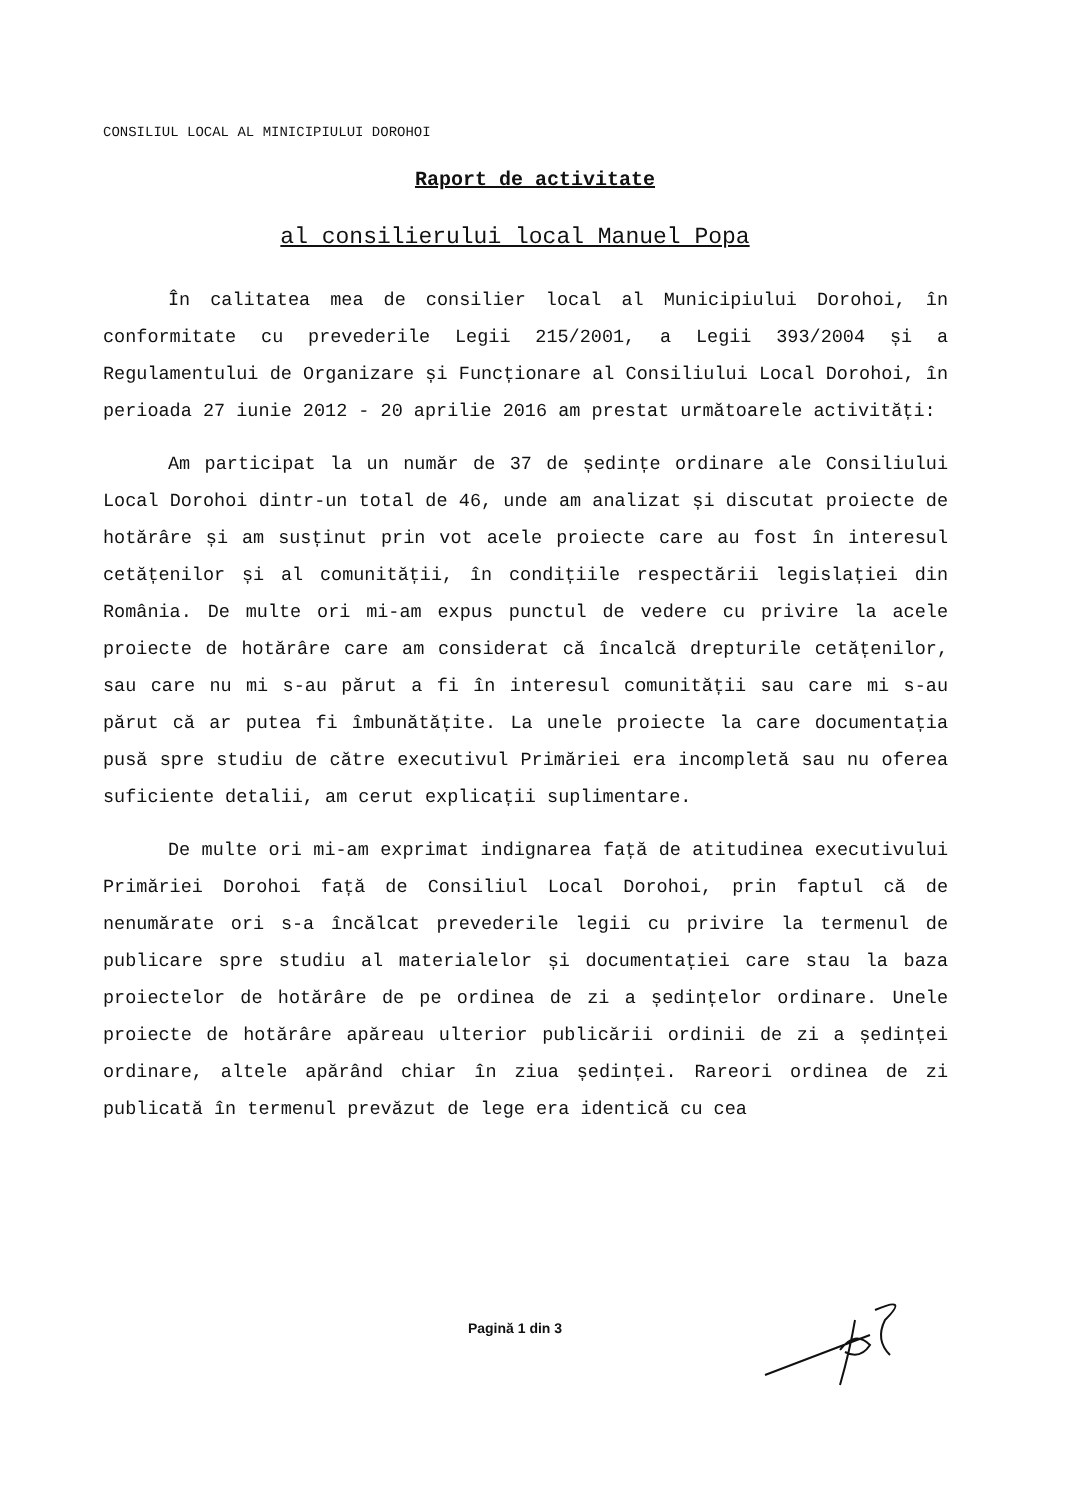CONSILIUL LOCAL AL MINICIPIULUI DOROHOI
Raport de activitate
al consilierului local Manuel Popa
În calitatea mea de consilier local al Municipiului Dorohoi, în conformitate cu prevederile Legii 215/2001, a Legii 393/2004 și a Regulamentului de Organizare și Funcționare al Consiliului Local Dorohoi, în perioada 27 iunie 2012 - 20 aprilie 2016 am prestat următoarele activități:
Am participat la un număr de 37 de ședințe ordinare ale Consiliului Local Dorohoi dintr-un total de 46, unde am analizat și discutat proiecte de hotărâre și am susținut prin vot acele proiecte care au fost în interesul cetățenilor și al comunității, în condițiile respectării legislației din România. De multe ori mi-am expus punctul de vedere cu privire la acele proiecte de hotărâre care am considerat că încalcă drepturile cetățenilor, sau care nu mi s-au părut a fi în interesul comunității sau care mi s-au părut că ar putea fi îmbunătățite. La unele proiecte la care documentația pusă spre studiu de către executivul Primăriei era incompletă sau nu oferea suficiente detalii, am cerut explicații suplimentare.
De multe ori mi-am exprimat indignarea față de atitudinea executivului Primăriei Dorohoi față de Consiliul Local Dorohoi, prin faptul că de nenumărate ori s-a încălcat prevederile legii cu privire la termenul de publicare spre studiu al materialelor și documentației care stau la baza proiectelor de hotărâre de pe ordinea de zi a ședințelor ordinare. Unele proiecte de hotărâre apăreau ulterior publicării ordinii de zi a ședinței ordinare, altele apărând chiar în ziua ședinței. Rareori ordinea de zi publicată în termenul prevăzut de lege era identică cu cea
Pagină 1 din 3